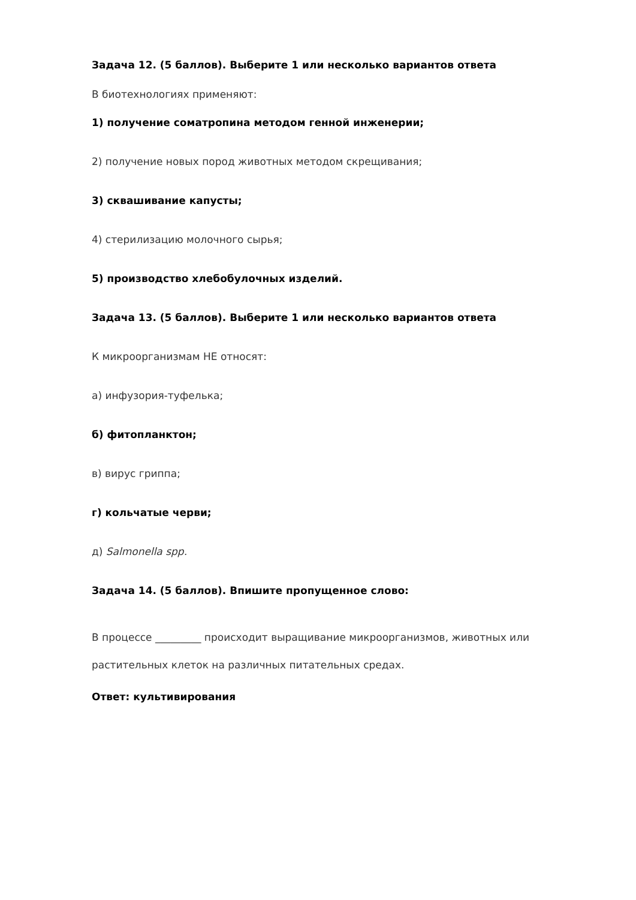Задача 12. (5 баллов). Выберите 1 или несколько вариантов ответа
В биотехнологиях применяют:
1) получение соматропина методом генной инженерии;
2) получение новых пород животных методом скрещивания;
3) сквашивание капусты;
4) стерилизацию молочного сырья;
5) производство хлебобулочных изделий.
Задача 13. (5 баллов). Выберите 1 или несколько вариантов ответа
К микроорганизмам НЕ относят:
а) инфузория-туфелька;
б) фитопланктон;
в) вирус гриппа;
г) кольчатые черви;
д) Salmonella spp.
Задача 14. (5 баллов). Впишите пропущенное слово:
В процессе _________ происходит выращивание микроорганизмов, животных или растительных клеток на различных питательных средах.
Ответ: культивирования